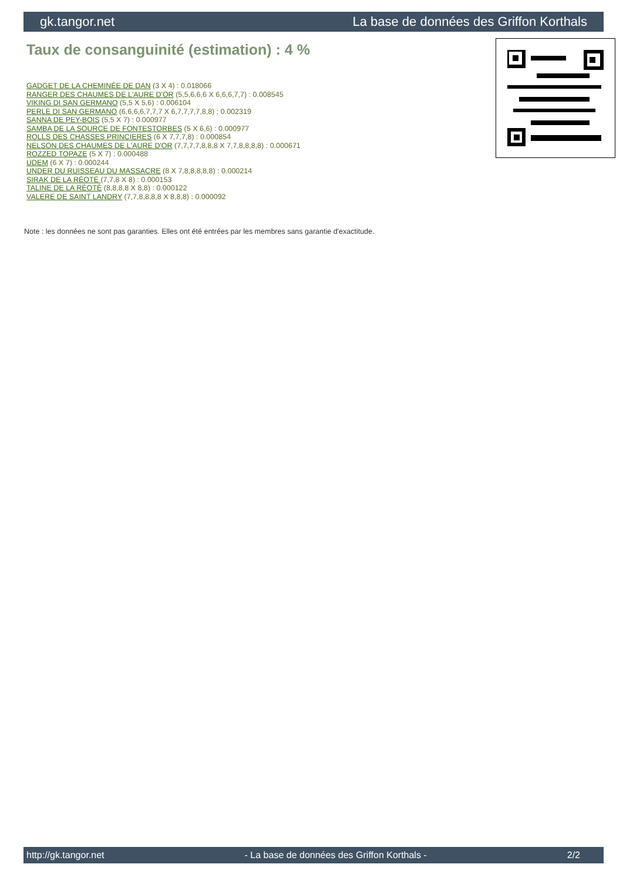gk.tangor.net La base de données des Griffon Korthals
Taux de consanguinité (estimation) : 4 %
GADGET DE LA CHEMINÉE DE DAN (3 X 4) : 0.018066
RANGER DES CHAUMES DE L'AURE D'OR (5,5,6,6,6 X 6,6,6,7,7) : 0.008545
VIKING DI SAN GERMANO (5,5 X 5,6) : 0.006104
PERLE DI SAN GERMANO (6,6,6,6,7,7,7 X 6,7,7,7,7,8,8) : 0.002319
SANNA DE PEY-BOIS (5,5 X 7) : 0.000977
SAMBA DE LA SOURCE DE FONTESTORBES (5 X 6,6) : 0.000977
ROLLS DES CHASSES PRINCIERES (6 X 7,7,7,8) : 0.000854
NELSON DES CHAUMES DE L'AURE D'OR (7,7,7,7,8,8,8 X 7,7,8,8,8,8) : 0.000671
ROZZED TOPAZE (5 X 7) : 0.000488
UDEM (6 X 7) : 0.000244
UNDER DU RUISSEAU DU MASSACRE (8 X 7,8,8,8,8,8) : 0.000214
SIRAK DE LA RÉOTÉ (7,7,8 X 8) : 0.000153
TALINE DE LA RÉOTÉ (8,8,8,8 X 8,8) : 0.000122
VALERE DE SAINT LANDRY (7,7,8,8,8,8 X 8,8,8) : 0.000092
Note : les données ne sont pas garanties. Elles ont été entrées par les membres sans garantie d'exactitude.
http://gk.tangor.net - La base de données des Griffon Korthals - 2/2